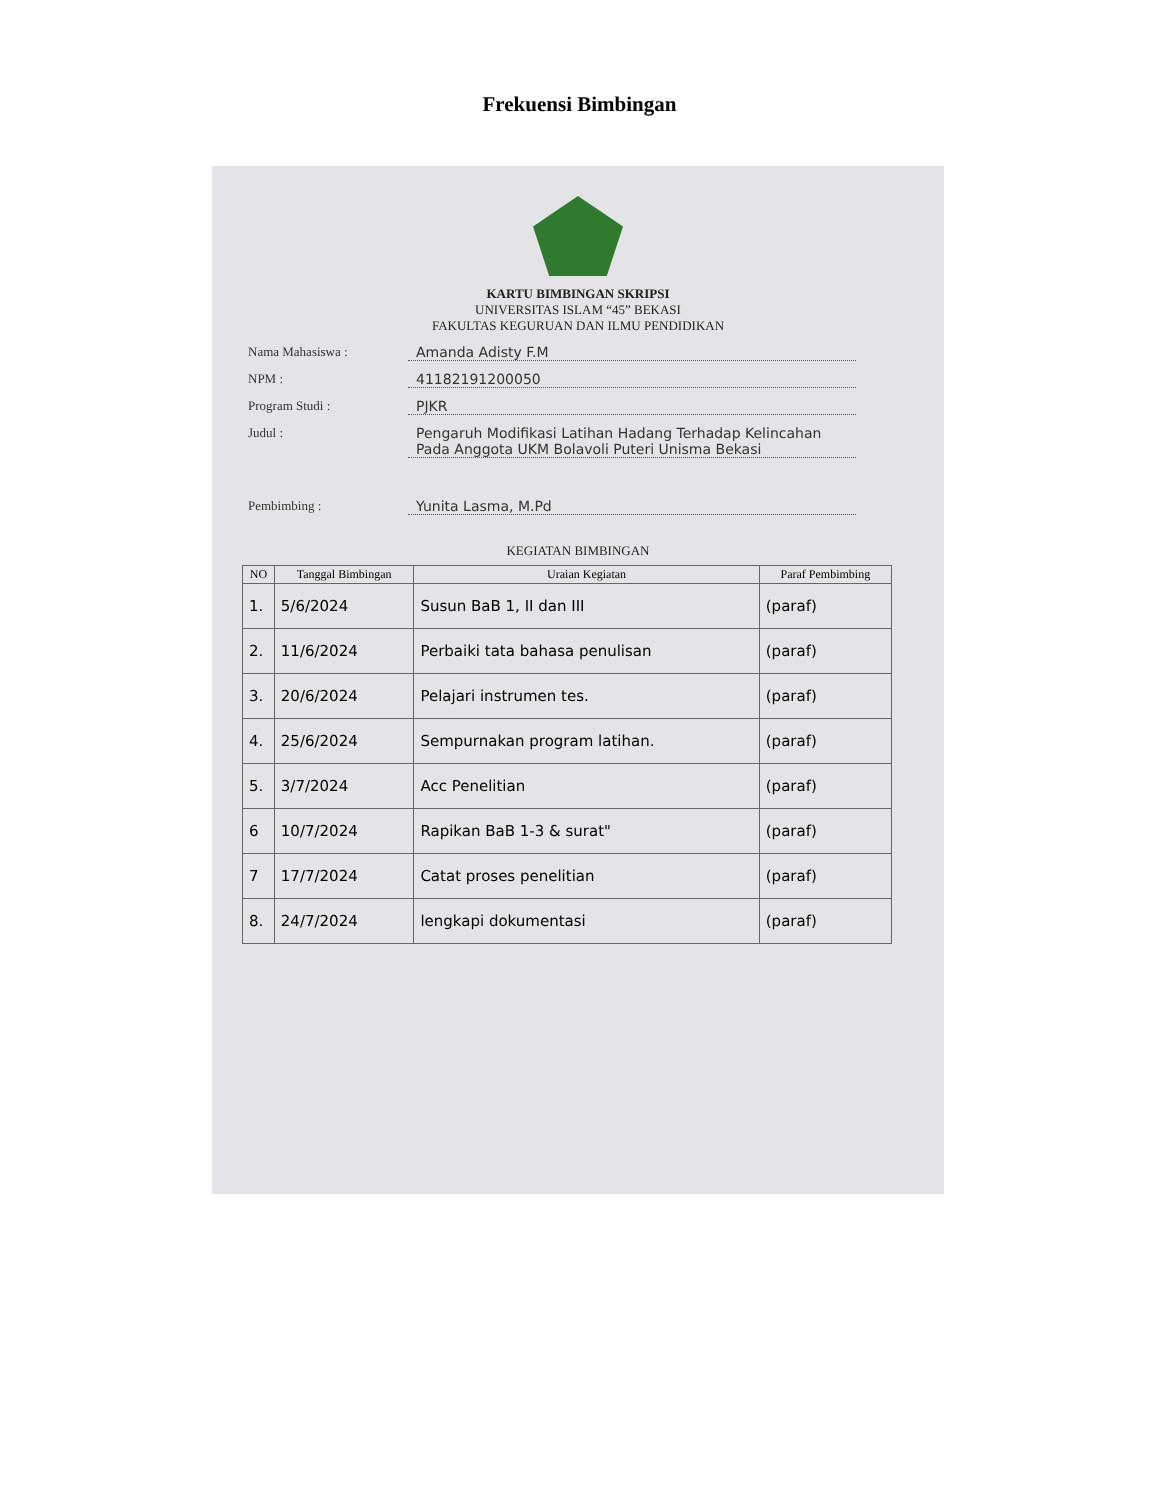Frekuensi Bimbingan
KARTU BIMBINGAN SKRIPSI
UNIVERSITAS ISLAM “45” BEKASI
FAKULTAS KEGURUAN DAN ILMU PENDIDIKAN
Nama Mahasiswa : Amanda Adisty F.M
NPM : 41182191200050
Program Studi : PJKR
Judul : Pengaruh Modifikasi Latihan Hadang Terhadap Kelincahan Pada Anggota UKM Bolavoli Puteri Unisma Bekasi
Pembimbing : Yunita Lasma, M.Pd
KEGIATAN BIMBINGAN
| NO | Tanggal Bimbingan | Uraian Kegiatan | Paraf Pembimbing |
| --- | --- | --- | --- |
| 1. | 5/6/2024 | Susun BaB 1, II dan III | (paraf) |
| 2. | 11/6/2024 | Perbaiki tata bahasa penulisan | (paraf) |
| 3. | 20/6/2024 | Pelajari instrumen tes. | (paraf) |
| 4. | 25/6/2024 | Sempurnakan program latihan. | (paraf) |
| 5. | 3/7/2024 | Acc Penelitian | (paraf) |
| 6 | 10/7/2024 | Rapikan BaB 1-3 & surat" | (paraf) |
| 7 | 17/7/2024 | Catat proses penelitian | (paraf) |
| 8. | 24/7/2024 | lengkapi dokumentasi | (paraf) |